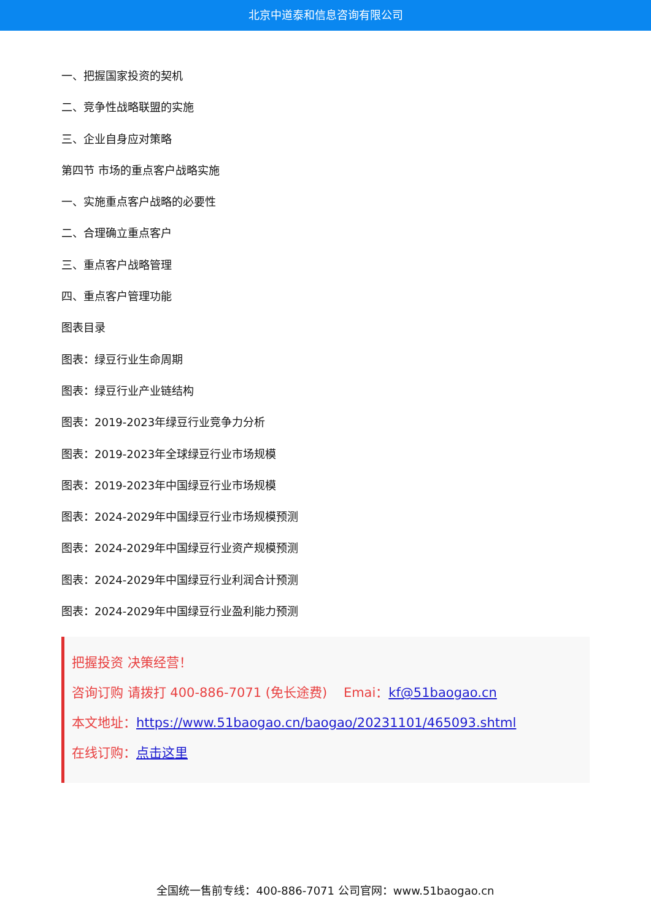北京中道泰和信息咨询有限公司
一、把握国家投资的契机
二、竞争性战略联盟的实施
三、企业自身应对策略
第四节 市场的重点客户战略实施
一、实施重点客户战略的必要性
二、合理确立重点客户
三、重点客户战略管理
四、重点客户管理功能
图表目录
图表：绿豆行业生命周期
图表：绿豆行业产业链结构
图表：2019-2023年绿豆行业竞争力分析
图表：2019-2023年全球绿豆行业市场规模
图表：2019-2023年中国绿豆行业市场规模
图表：2024-2029年中国绿豆行业市场规模预测
图表：2024-2029年中国绿豆行业资产规模预测
图表：2024-2029年中国绿豆行业利润合计预测
图表：2024-2029年中国绿豆行业盈利能力预测
把握投资 决策经营！
咨询订购 请拨打 400-886-7071 (免长途费) Emai：kf@51baogao.cn
本文地址：https://www.51baogao.cn/baogao/20231101/465093.shtml
在线订购：点击这里
全国统一售前专线：400-886-7071 公司官网：www.51baogao.cn